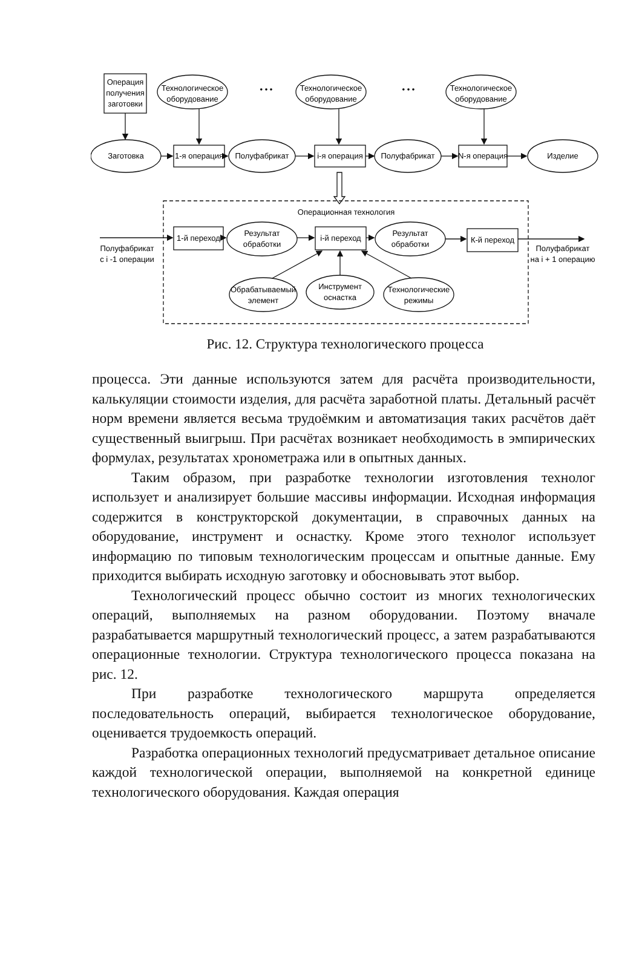Операция
получения
заготовки
Технологическое
оборудование
Технологическое
оборудование
Технологическое
оборудование
• • •
• • •
Заготовка
1-я операция
Полуфабрикат
i-я операция
Полуфабрикат
N-я операция
Изделие
Операционная технология
1-й переход
Результат
обработки
i-й переход
Результат
обработки
К-й переход
Полуфабрикат
с i -1 операции
Полуфабрикат
на i + 1 операцию
Обрабатываемый
элемент
Инструмент
оснастка
Технологические
режимы
Рис. 12. Структура технологического процесса
процесса. Эти данные используются затем для расчёта производительности, калькуляции стоимости изделия, для расчёта заработной платы. Детальный расчёт норм времени является весьма трудоёмким и автоматизация таких расчётов даёт существенный выигрыш. При расчётах возникает необходимость в эмпирических формулах, результатах хронометража или в опытных данных.
Таким образом, при разработке технологии изготовления технолог использует и анализирует большие массивы информации. Исходная информация содержится в конструкторской документации, в справочных данных на оборудование, инструмент и оснастку. Кроме этого технолог использует информацию по типовым технологическим процессам и опытные данные. Ему приходится выбирать исходную заготовку и обосновывать этот выбор.
Технологический процесс обычно состоит из многих технологических операций, выполняемых на разном оборудовании. Поэтому вначале разрабатывается маршрутный технологический процесс, а затем разрабатываются операционные технологии. Структура технологического процесса показана на рис. 12.
При разработке технологического маршрута определяется последовательность операций, выбирается технологическое оборудование, оценивается трудоемкость операций.
Разработка операционных технологий предусматривает детальное описание каждой технологической операции, выполняемой на конкретной единице технологического оборудования. Каждая операция